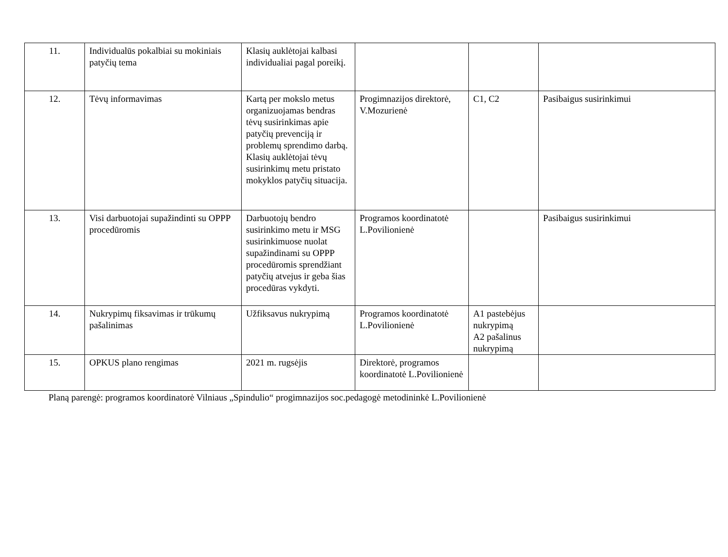| 11. | Individualūs pokalbiai su mokiniais patyčių tema | Klasių auklėtojai kalbasi individualiai pagal poreikį. | | | |
| 12. | Tėvų informavimas | Kartą per mokslo metus organizuojamas bendras tėvų susirinkimas apie patyčių prevenciją ir problemų sprendimo darbą. Klasių auklėtojai tėvų susirinkimų metu pristato mokyklos patyčių situacija. | Progimnazijos direktorė, V.Mozurienė | C1, C2 | Pasibaigus susirinkimui |
| 13. | Visi darbuotojai supažindinti su OPPP procedūromis | Darbuotojų bendro susirinkimo metu ir MSG susirinkimuose nuolat supažindinami su OPPP procedūromis sprendžiant patyčių atvejus ir geba šias procedūras vykdyti. | Programos koordinatotė L.Povilionienė | | Pasibaigus susirinkimui |
| 14. | Nukrypimų fiksavimas ir trūkumų pašalinimas | Užfiksavus nukrypimą | Programos koordinatotė L.Povilionienė | A1 pastebėjus nukrypimą A2 pašalinus nukrypimą | |
| 15. | OPKUS plano rengimas | 2021 m. rugsėjis | Direktorė, programos koordinatotė L.Povilionienė | | |
Planą parengė: programos koordinatorė Vilniaus „Spindulio“ progimnazijos soc.pedagogė metodininkė L.Povilionienė